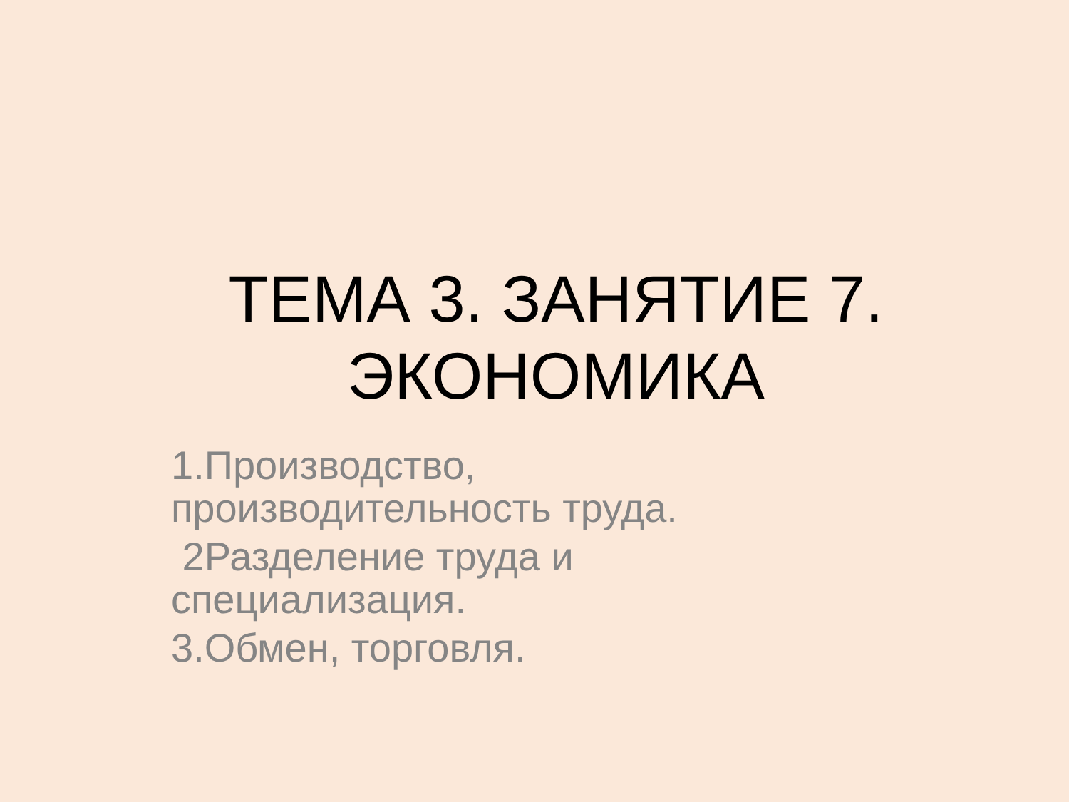ТЕМА 3. ЗАНЯТИЕ 7.
ЭКОНОМИКА
1.Производство, производительность труда.
2Разделение труда и специализация.
3.Обмен, торговля.